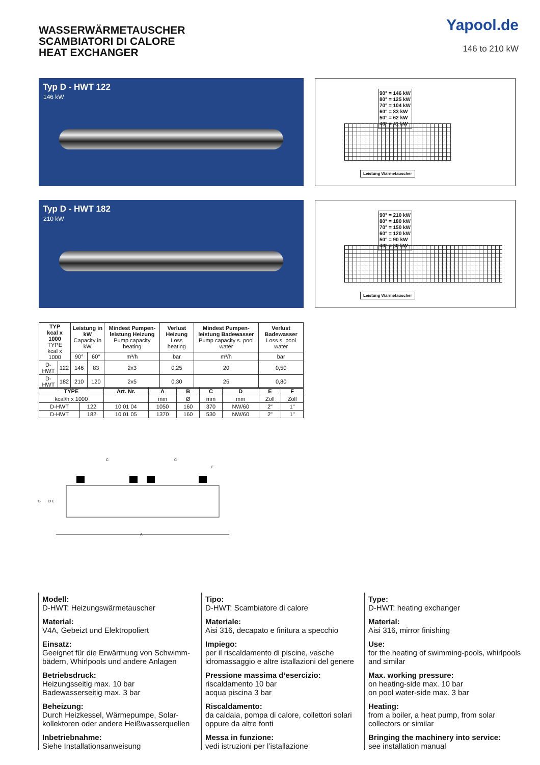WASSERWÄRMETAUSCHER
SCAMBIATORI DI CALORE
HEAT EXCHANGER
Yapool.de
146 to 210 kW
Typ D - HWT 122
146 kW
90° = 146 kW
80° = 125 kW
70° = 104 kW
60° = 83 kW
50° = 62 kW
40° = 41 kW
Leistung Wärmetauscher
Typ D - HWT 182
210 kW
90° = 210 kW
80° = 180 kW
70° = 150 kW
60° = 120 kW
50° = 90 kW
40° = 60 kW
Leistung Wärmetauscher
| TYP kcal x 1000 TYPE kcal x 1000 | | Leistung in kW Capacity in kW | | Mindest Pumpen-leistung Heizung Pump capacity heating | Verlust Heizung Loss heating | Mindest Pumpen-leistung Badewasser Pump capacity s. pool water | Verlust Badewasser Loss s. pool water |
| --- | --- | --- | --- | --- | --- | --- | --- |
| | | 90° | 60° | m³/h | bar | m³/h | bar |
| D-HWT | 122 | 146 | 83 | 2x3 | 0,25 | 20 | 0,50 |
| D-HWT | 182 | 210 | 120 | 2x5 | 0,30 | 25 | 0,80 |
| TYPE | | Art. Nr. | A | B | C | D | E | F |
| --- | --- | --- | --- | --- | --- | --- | --- | --- |
| kcal/h x 1000 | | | mm | Ø | mm | mm | Zoll | Zoll |
| D-HWT | 122 | 10 01 04 | 1050 | 160 | 370 | NW/60 | 2" | 1" |
| D-HWT | 182 | 10 01 05 | 1370 | 160 | 530 | NW/60 | 2" | 1" |
C
C
F
B
D E
A
Modell:
D-HWT: Heizungswärmetauscher
Material:
V4A, Gebeizt und Elektropoliert
Einsatz:
Geeignet für die Erwärmung von Schwimm-bädern, Whirlpools und andere Anlagen
Betriebsdruck:
Heizungsseitig max. 10 bar
Badewasserseitig max. 3 bar
Beheizung:
Durch Heizkessel, Wärmepumpe, Solar-kollektoren oder andere Heißwasserquellen
Inbetriebnahme:
Siehe Installationsanweisung
Tipo:
D-HWT: Scambiatore di calore
Materiale:
Aisi 316, decapato e finitura a specchio
Impiego:
per il riscaldamento di piscine, vasche idromassaggio e altre istallazioni del genere
Pressione massima d’esercizio:
riscaldamento 10 bar
acqua piscina 3 bar
Riscaldamento:
da caldaia, pompa di calore, collettori solari oppure da altre fonti
Messa in funzione:
vedi istruzioni per l’istallazione
Type:
D-HWT: heating exchanger
Material:
Aisi 316, mirror finishing
Use:
for the heating of swimming-pools, whirlpools and similar
Max. working pressure:
on heating-side max. 10 bar
on pool water-side max. 3 bar
Heating:
from a boiler, a heat pump, from solar collectors or similar
Bringing the machinery into service:
see installation manual